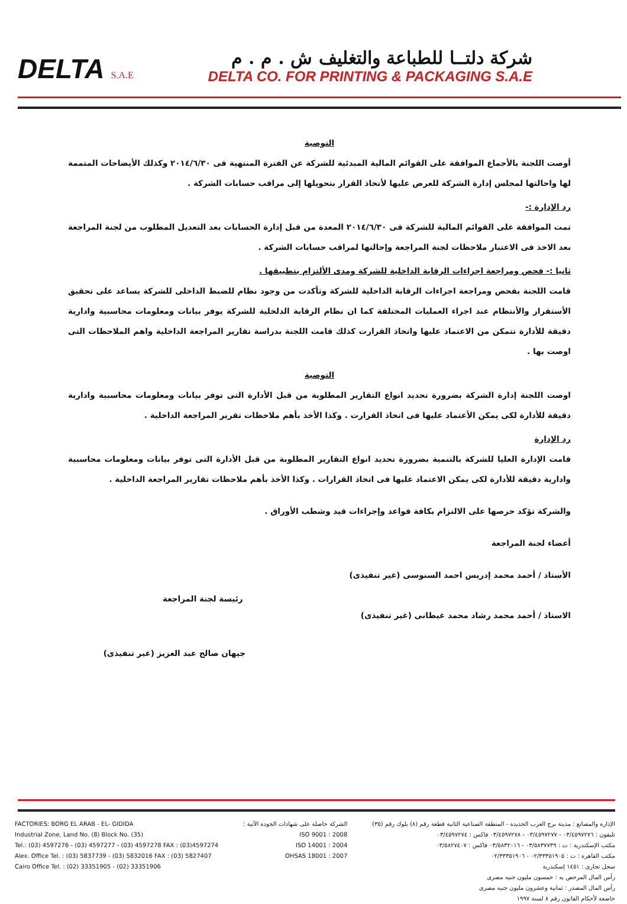DELTA S.A.E
شركة دلتــا للطباعة والتغليف ش . م . م
DELTA CO. FOR PRINTING & PACKAGING S.A.E
التوصية
أوصت اللجنة بالأجماع الموافقة على القوائم المالية المبدئية للشركة عن الفترة المنتهية فى ٢٠١٤/٦/٣٠ وكذلك الأيضاحات المتممة لها واحالتها لمجلس إدارة الشركة للعرض عليها لأتخاذ القرار بتحويلها إلى مراقب حسابات الشركة .
رد الإدارة :-
تمت الموافقة على القوائم المالية للشركة فى ٢٠١٤/٦/٣٠ المعدة من قبل إدارة الحسابات بعد التعديل المطلوب من لجنة المراجعة بعد الاخذ فى الاعتبار ملاحظات لجنة المراجعة وإحالتها لمراقب حسابات الشركة .
ثانيا :- فحص ومراجعة اجراءات الرقابة الداخلية للشركة ومدى الألتزام بتطبيقها .
قامت اللجنة بفحص ومراجعة اجراءات الرقابة الداخلية للشركة وتأكدت من وجود نظام للضبط الداخلى للشركة يساعد على تحقيق الأستقرار والأنتظام عند اجراء العمليات المختلفة كما ان نظام الرقابة الدلخلية للشركة يوفر بيانات ومعلومات محاسبية وادارية دقيقة للأدارة تتمكن من الاعتماد عليها واتخاذ القرارت كذلك قامت اللجنة بدراسة تقارير المراجعة الداخلية واهم الملاحظات التى اوصت بها .
التوصية
اوصت اللجنة إدارة الشركة بضرورة تحديد انواع التقارير المطلوبة من قبل الأدارة التى توفر بيانات ومعلومات محاسبية وادارية دقيقة للأدارة لكى يمكن الأعتماد عليها فى اتخاذ القرارت . وكذا الأخذ بأهم ملاحظات تقرير المراجعة الداخلية .
رد الإدارة
قامت الإدارة العليا للشركة بالتنمية بضرورة تحديد انواع التقارير المطلوبة من قبل الأدارة التى توفر بيانات ومعلومات محاسبية وادارية دقيقة للأدارة لكى يمكن الاعتماد عليها فى اتخاذ القرارات . وكذا الأخذ بأهم ملاحظات تقارير المراجعة الداخلية .
والشركة تؤكد حرصها على الالتزام بكافة قواعد وإجراءات قيد وشطب الأوراق .
أعضاء لجنة المراجعة
الأستاذ / أحمد محمد إدريس احمد السنوسى (غير تنفيذى)
الاستاذ / أحمد محمد رشاد محمد غيطانى (غير تنفيذى)
رئيسة لجنة المراجعة
جيهان صالح عبد العزيز (غير تنفيذى)
FACTORIES: BORG EL ARAB - EL- GIDIDA
Industrial Zone, Land No. (8) Block No. (35)
Tel.: (03) 4597276 - (03) 4597277 - (03) 4597278 FAX : (03)4597274
Alex. Office Tel. : (03) 5837739 - (03) 5832016 FAX : (03) 5827407
Cairo Office Tel. : (02) 33351905 - (02) 33351906
الشركة حاصلة على شهادات الجودة الآتية :
ISO 9001 : 2008
ISO 14001 : 2004
OHSAS 18001 : 2007
الإدارة والمصانع : مدينة برج العرب الجديدة - المنطقة الصناعية الثانية قطعة رقم (٨) بلوك رقم (٣٥)
تليفون : ٠٣/٤٥٩٧٢٧٦ - ٠٣/٤٥٩٧٢٧٧ - ٠٣/٤٥٩٧٢٧٨ فاكس : ٠٣/٤٥٩٧٢٧٤
مكتب الإسكندرية : ت : ٠٣/٥٨٣٧٧٣٩ - ٠٣/٥٨٣٢٠١٦ فاكس : ٠٣/٥٨٢٧٤٠٧
مكتب القاهرة : ت : ٠٢/٣٣٣٥١٩٠٥ - ٠٢/٣٣٣٥١٩٠٦
سجل تجارى : ١٤٥١ إسكندرية
رأس المال المرخص به : خمسون مليون جنيه مصرى
رأس المال المصدر : ثمانية وعشرون مليون جنيه مصرى
خاضعة لأحكام القانون رقم ٨ لسنة ١٩٩٧